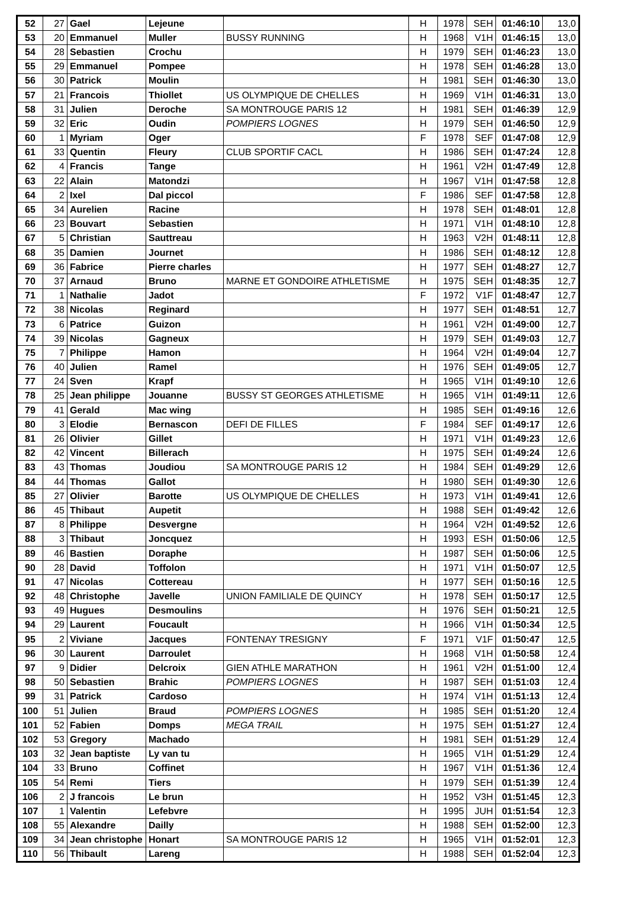| 52 | 27 | Gael | Lejeune | | H | 1978 | SEH | 01:46:10 | 13,0 |
| 53 | 20 | Emmanuel | Muller | BUSSY RUNNING | H | 1968 | V1H | 01:46:15 | 13,0 |
| 54 | 28 | Sebastien | Crochu | | H | 1979 | SEH | 01:46:23 | 13,0 |
| 55 | 29 | Emmanuel | Pompee | | H | 1978 | SEH | 01:46:28 | 13,0 |
| 56 | 30 | Patrick | Moulin | | H | 1981 | SEH | 01:46:30 | 13,0 |
| 57 | 21 | Francois | Thiollet | US OLYMPIQUE DE CHELLES | H | 1969 | V1H | 01:46:31 | 13,0 |
| 58 | 31 | Julien | Deroche | SA MONTROUGE PARIS 12 | H | 1981 | SEH | 01:46:39 | 12,9 |
| 59 | 32 | Eric | Oudin | POMPIERS LOGNES | H | 1979 | SEH | 01:46:50 | 12,9 |
| 60 | 1 | Myriam | Oger | | F | 1978 | SEF | 01:47:08 | 12,9 |
| 61 | 33 | Quentin | Fleury | CLUB SPORTIF CACL | H | 1986 | SEH | 01:47:24 | 12,8 |
| 62 | 4 | Francis | Tange | | H | 1961 | V2H | 01:47:49 | 12,8 |
| 63 | 22 | Alain | Matondzi | | H | 1967 | V1H | 01:47:58 | 12,8 |
| 64 | 2 | Ixel | Dal piccol | | F | 1986 | SEF | 01:47:58 | 12,8 |
| 65 | 34 | Aurelien | Racine | | H | 1978 | SEH | 01:48:01 | 12,8 |
| 66 | 23 | Bouvart | Sebastien | | H | 1971 | V1H | 01:48:10 | 12,8 |
| 67 | 5 | Christian | Sauttreau | | H | 1963 | V2H | 01:48:11 | 12,8 |
| 68 | 35 | Damien | Journet | | H | 1986 | SEH | 01:48:12 | 12,8 |
| 69 | 36 | Fabrice | Pierre charles | | H | 1977 | SEH | 01:48:27 | 12,7 |
| 70 | 37 | Arnaud | Bruno | MARNE ET GONDOIRE ATHLETISME | H | 1975 | SEH | 01:48:35 | 12,7 |
| 71 | 1 | Nathalie | Jadot | | F | 1972 | V1F | 01:48:47 | 12,7 |
| 72 | 38 | Nicolas | Reginard | | H | 1977 | SEH | 01:48:51 | 12,7 |
| 73 | 6 | Patrice | Guizon | | H | 1961 | V2H | 01:49:00 | 12,7 |
| 74 | 39 | Nicolas | Gagneux | | H | 1979 | SEH | 01:49:03 | 12,7 |
| 75 | 7 | Philippe | Hamon | | H | 1964 | V2H | 01:49:04 | 12,7 |
| 76 | 40 | Julien | Ramel | | H | 1976 | SEH | 01:49:05 | 12,7 |
| 77 | 24 | Sven | Krapf | | H | 1965 | V1H | 01:49:10 | 12,6 |
| 78 | 25 | Jean philippe | Jouanne | BUSSY ST GEORGES ATHLETISME | H | 1965 | V1H | 01:49:11 | 12,6 |
| 79 | 41 | Gerald | Mac wing | | H | 1985 | SEH | 01:49:16 | 12,6 |
| 80 | 3 | Elodie | Bernascon | DEFI DE FILLES | F | 1984 | SEF | 01:49:17 | 12,6 |
| 81 | 26 | Olivier | Gillet | | H | 1971 | V1H | 01:49:23 | 12,6 |
| 82 | 42 | Vincent | Billerach | | H | 1975 | SEH | 01:49:24 | 12,6 |
| 83 | 43 | Thomas | Joudiou | SA MONTROUGE PARIS 12 | H | 1984 | SEH | 01:49:29 | 12,6 |
| 84 | 44 | Thomas | Gallot | | H | 1980 | SEH | 01:49:30 | 12,6 |
| 85 | 27 | Olivier | Barotte | US OLYMPIQUE DE CHELLES | H | 1973 | V1H | 01:49:41 | 12,6 |
| 86 | 45 | Thibaut | Aupetit | | H | 1988 | SEH | 01:49:42 | 12,6 |
| 87 | 8 | Philippe | Desvergne | | H | 1964 | V2H | 01:49:52 | 12,6 |
| 88 | 3 | Thibaut | Joncquez | | H | 1993 | ESH | 01:50:06 | 12,5 |
| 89 | 46 | Bastien | Doraphe | | H | 1987 | SEH | 01:50:06 | 12,5 |
| 90 | 28 | David | Toffolon | | H | 1971 | V1H | 01:50:07 | 12,5 |
| 91 | 47 | Nicolas | Cottereau | | H | 1977 | SEH | 01:50:16 | 12,5 |
| 92 | 48 | Christophe | Javelle | UNION FAMILIALE DE QUINCY | H | 1978 | SEH | 01:50:17 | 12,5 |
| 93 | 49 | Hugues | Desmoulins | | H | 1976 | SEH | 01:50:21 | 12,5 |
| 94 | 29 | Laurent | Foucault | | H | 1966 | V1H | 01:50:34 | 12,5 |
| 95 | 2 | Viviane | Jacques | FONTENAY TRESIGNY | F | 1971 | V1F | 01:50:47 | 12,5 |
| 96 | 30 | Laurent | Darroulet | | H | 1968 | V1H | 01:50:58 | 12,4 |
| 97 | 9 | Didier | Delcroix | GIEN ATHLE MARATHON | H | 1961 | V2H | 01:51:00 | 12,4 |
| 98 | 50 | Sebastien | Brahic | POMPIERS LOGNES | H | 1987 | SEH | 01:51:03 | 12,4 |
| 99 | 31 | Patrick | Cardoso | | H | 1974 | V1H | 01:51:13 | 12,4 |
| 100 | 51 | Julien | Braud | POMPIERS LOGNES | H | 1985 | SEH | 01:51:20 | 12,4 |
| 101 | 52 | Fabien | Domps | MEGA TRAIL | H | 1975 | SEH | 01:51:27 | 12,4 |
| 102 | 53 | Gregory | Machado | | H | 1981 | SEH | 01:51:29 | 12,4 |
| 103 | 32 | Jean baptiste | Ly van tu | | H | 1965 | V1H | 01:51:29 | 12,4 |
| 104 | 33 | Bruno | Coffinet | | H | 1967 | V1H | 01:51:36 | 12,4 |
| 105 | 54 | Remi | Tiers | | H | 1979 | SEH | 01:51:39 | 12,4 |
| 106 | 2 | J francois | Le brun | | H | 1952 | V3H | 01:51:45 | 12,3 |
| 107 | 1 | Valentin | Lefebvre | | H | 1995 | JUH | 01:51:54 | 12,3 |
| 108 | 55 | Alexandre | Dailly | | H | 1988 | SEH | 01:52:00 | 12,3 |
| 109 | 34 | Jean christophe | Honart | SA MONTROUGE PARIS 12 | H | 1965 | V1H | 01:52:01 | 12,3 |
| 110 | 56 | Thibault | Lareng | | H | 1988 | SEH | 01:52:04 | 12,3 |